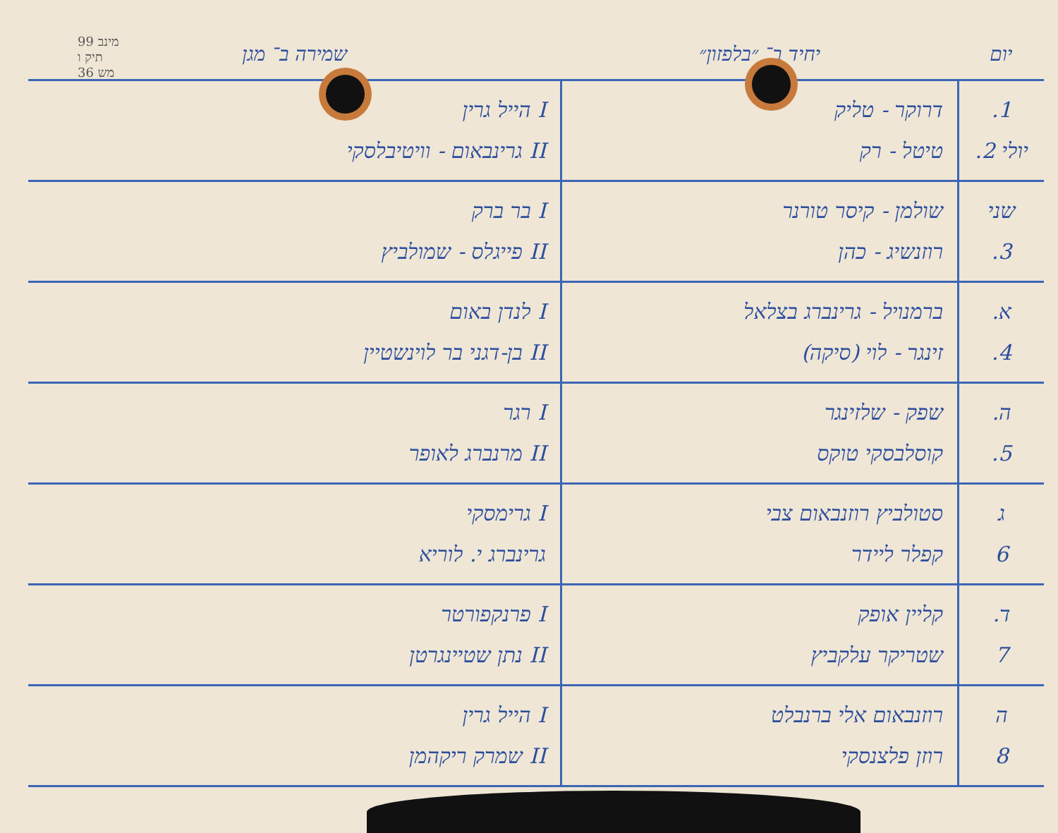מינב 99
תיק ו
36 מש
| יום | יחיד ב־ ״בלפזון״ | שמירה ב־ מגן |
| --- | --- | --- |
| 1. יולי 2. | דרוקר - טליק טיטל - רק | I הייל גרין II גרינבאום - וויטיבלסקי |
| שני 3. | שולמן - קיסר טורנר רוזנשיג - כהן | I בר ברק II פייגלס - שמולביץ |
| א. 4. | ברמנויל - גרינברג בצלאל זינגר - לוי (סיקה) | I לנדן באום II בן-דגני בר לוינשטיין |
| ה. 5. | שפק - שלזינגר קוסלבסקי טוקס | I רגר II מרנברג לאופר |
| ג 6 | סטולביץ רוזנבאום צבי קפלר ליידר | I גרימסקי גרינברג י. לוריא |
| ד. 7 | קליין אופק שטריקר עלקביץ | I פרנקפורטר II נתן שטיינגרטן |
| ה 8 | רוזנבאום אלי ברנבלט רוזן פלצנסקי | I הייל גרין II שמרק ריקהמן |